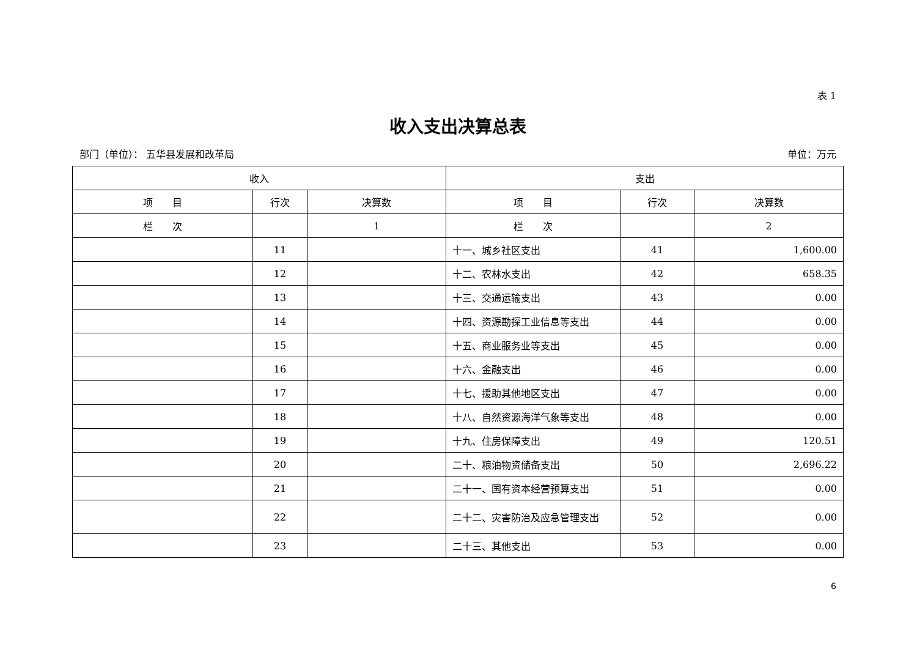表 1
收入支出决算总表
部门（单位）： 五华县发展和改革局 单位：万元
| 收入 | | | 支出 | | |
| --- | --- | --- | --- | --- | --- |
| 项 目 | 行次 | 决算数 | 项 目 | 行次 | 决算数 |
| 栏 次 | | 1 | 栏 次 | | 2 |
| | 11 | | 十一、城乡社区支出 | 41 | 1,600.00 |
| | 12 | | 十二、农林水支出 | 42 | 658.35 |
| | 13 | | 十三、交通运输支出 | 43 | 0.00 |
| | 14 | | 十四、资源勘探工业信息等支出 | 44 | 0.00 |
| | 15 | | 十五、商业服务业等支出 | 45 | 0.00 |
| | 16 | | 十六、金融支出 | 46 | 0.00 |
| | 17 | | 十七、援助其他地区支出 | 47 | 0.00 |
| | 18 | | 十八、自然资源海洋气象等支出 | 48 | 0.00 |
| | 19 | | 十九、住房保障支出 | 49 | 120.51 |
| | 20 | | 二十、粮油物资储备支出 | 50 | 2,696.22 |
| | 21 | | 二十一、国有资本经营预算支出 | 51 | 0.00 |
| | 22 | | 二十二、灾害防治及应急管理支出 | 52 | 0.00 |
| | 23 | | 二十三、其他支出 | 53 | 0.00 |
6